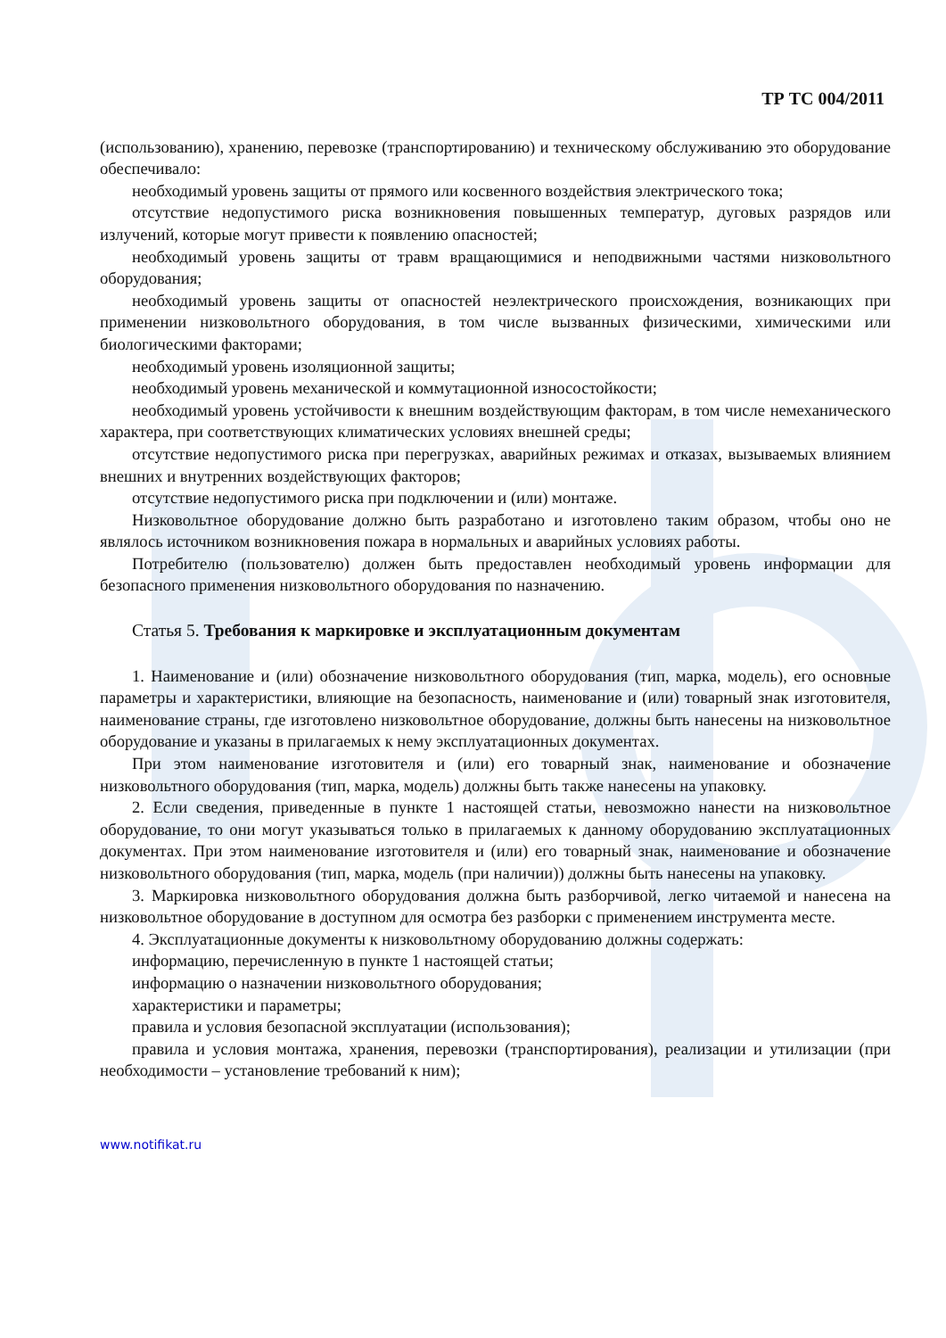ТР ТС 004/2011
(использованию), хранению, перевозке (транспортированию) и техническому обслуживанию это оборудование обеспечивало:
необходимый уровень защиты от прямого или косвенного воздействия электрического тока;
отсутствие недопустимого риска возникновения повышенных температур, дуговых разрядов или излучений, которые могут привести к появлению опасностей;
необходимый уровень защиты от травм вращающимися и неподвижными частями низковольтного оборудования;
необходимый уровень защиты от опасностей неэлектрического происхождения, возникающих при применении низковольтного оборудования, в том числе вызванных физическими, химическими или биологическими факторами;
необходимый уровень изоляционной защиты;
необходимый уровень механической и коммутационной износостойкости;
необходимый уровень устойчивости к внешним воздействующим факторам, в том числе немеханического характера, при соответствующих климатических условиях внешней среды;
отсутствие недопустимого риска при перегрузках, аварийных режимах и отказах, вызываемых влиянием внешних и внутренних воздействующих факторов;
отсутствие недопустимого риска при подключении и (или) монтаже.
Низковольтное оборудование должно быть разработано и изготовлено таким образом, чтобы оно не являлось источником возникновения пожара в нормальных и аварийных условиях работы.
Потребителю (пользователю) должен быть предоставлен необходимый уровень информации для безопасного применения низковольтного оборудования по назначению.
Статья 5. Требования к маркировке и эксплуатационным документам
1. Наименование и (или) обозначение низковольтного оборудования (тип, марка, модель), его основные параметры и характеристики, влияющие на безопасность, наименование и (или) товарный знак изготовителя, наименование страны, где изготовлено низковольтное оборудование, должны быть нанесены на низковольтное оборудование и указаны в прилагаемых к нему эксплуатационных документах.
При этом наименование изготовителя и (или) его товарный знак, наименование и обозначение низковольтного оборудования (тип, марка, модель) должны быть также нанесены на упаковку.
2. Если сведения, приведенные в пункте 1 настоящей статьи, невозможно нанести на низковольтное оборудование, то они могут указываться только в прилагаемых к данному оборудованию эксплуатационных документах. При этом наименование изготовителя и (или) его товарный знак, наименование и обозначение низковольтного оборудования (тип, марка, модель (при наличии)) должны быть нанесены на упаковку.
3. Маркировка низковольтного оборудования должна быть разборчивой, легко читаемой и нанесена на низковольтное оборудование в доступном для осмотра без разборки с применением инструмента месте.
4. Эксплуатационные документы к низковольтному оборудованию должны содержать:
информацию, перечисленную в пункте 1 настоящей статьи;
информацию о назначении низковольтного оборудования;
характеристики и параметры;
правила и условия безопасной эксплуатации (использования);
правила и условия монтажа, хранения, перевозки (транспортирования), реализации и утилизации (при необходимости – установление требований к ним);
www.notifikat.ru